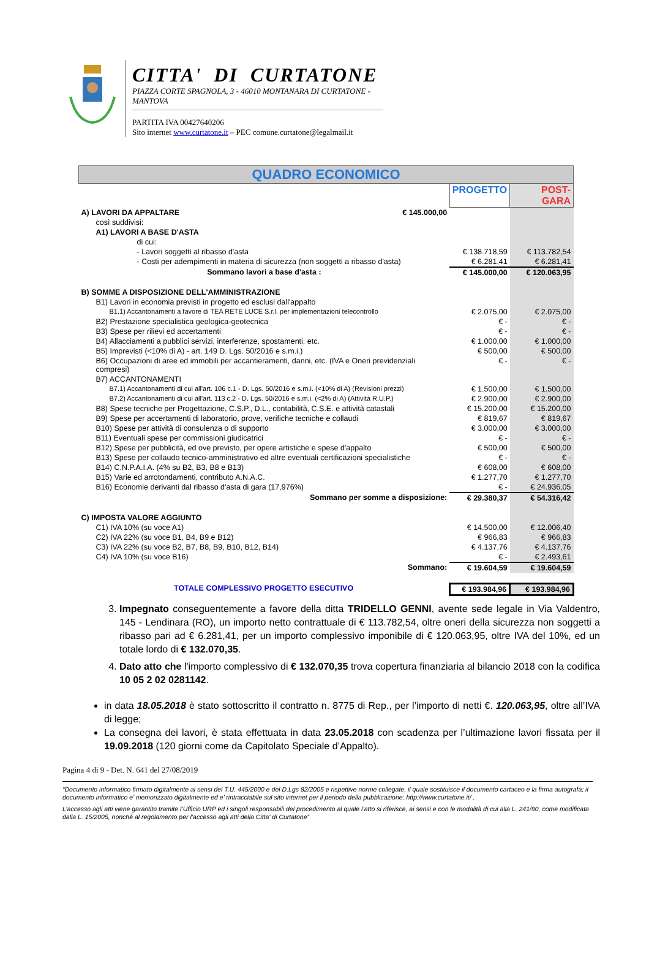CITTA' DI CURTATONE
PIAZZA CORTE SPAGNOLA, 3 - 46010 MONTANARA DI CURTATONE - MANTOVA
PARTITA IVA 00427640206
Sito internet www.curtatone.it – PEC comune.curtatone@legalmail.it
| QUADRO ECONOMICO | | | |
| | | PROGETTO | POST-GARA |
| A) LAVORI DA APPALTARE | € 145.000,00 | | |
| così suddivisi: | | | |
| A1) LAVORI A BASE D'ASTA | | | |
| di cui: | | | |
| - Lavori soggetti al ribasso d'asta | | € 138.718,59 | € 113.782,54 |
| - Costi per adempimenti in materia di sicurezza (non soggetti a ribasso d'asta) | | € 6.281,41 | € 6.281,41 |
| Sommano lavori a base d'asta : | | € 145.000,00 | € 120.063,95 |
| B) SOMME A DISPOSIZIONE DELL'AMMINISTRAZIONE | | | |
| B1) Lavori in economia previsti in progetto ed esclusi dall'appalto | | | |
| B1.1) Accantonamenti a favore di TEA RETE LUCE S.r.l. per implementazioni telecontrollo | | € 2.075,00 | € 2.075,00 |
| B2) Prestazione specialistica geologica-geotecnica | | € - | € - |
| B3) Spese per rilievi ed accertamenti | | € - | € - |
| B4) Allacciamenti a pubblici servizi, interferenze, spostamenti, etc. | | € 1.000,00 | € 1.000,00 |
| B5) Imprevisti (<10% di A) - art. 149 D. Lgs. 50/2016 e s.m.i.) | | € 500,00 | € 500,00 |
| B6) Occupazioni di aree ed immobili per accantieramenti, danni, etc. (IVA e Oneri previdenziali compresi) | | € - | € - |
| B7) ACCANTONAMENTI | | | |
| B7.1) Accantonamenti di cui all'art. 106 c.1 - D. Lgs. 50/2016 e s.m.i. (<10% di A) (Revisioni prezzi) | | € 1.500,00 | € 1.500,00 |
| B7.2) Accantonamenti di cui all'art. 113 c.2 - D. Lgs. 50/2016 e s.m.i. (<2% di A) (Attività R.U.P.) | | € 2.900,00 | € 2.900,00 |
| B8) Spese tecniche per Progettazione, C.S.P., D.L., contabilità, C.S.E. e attività catastali | | € 15.200,00 | € 15.200,00 |
| B9) Spese per accertamenti di laboratorio, prove, verifiche tecniche e collaudi | | € 819,67 | € 819,67 |
| B10) Spese per attività di consulenza o di supporto | | € 3.000,00 | € 3.000,00 |
| B11) Eventuali spese per commissioni giudicatrici | | € - | € - |
| B12) Spese per pubblicità, ed ove previsto, per opere artistiche e spese d'appalto | | € 500,00 | € 500,00 |
| B13) Spese per collaudo tecnico-amministrativo ed altre eventuali certificazioni specialistiche | | € - | € - |
| B14) C.N.P.A.I.A. (4% su B2, B3, B8 e B13) | | € 608,00 | € 608,00 |
| B15) Varie ed arrotondamenti, contributo A.N.A.C. | | € 1.277,70 | € 1.277,70 |
| B16) Economie derivanti dal ribasso d'asta di gara (17,976%) | | € - | € 24.936,05 |
| Sommano per somme a disposizione: | | € 29.380,37 | € 54.316,42 |
| C) IMPOSTA VALORE AGGIUNTO | | | |
| C1) IVA 10% (su voce A1) | | € 14.500,00 | € 12.006,40 |
| C2) IVA 22% (su voce B1, B4, B9 e B12) | | € 966,83 | € 966,83 |
| C3) IVA 22% (su voce B2, B7, B8, B9, B10, B12, B14) | | € 4.137,76 | € 4.137,76 |
| C4) IVA 10% (su voce B16) | | € - | € 2.493,61 |
| Sommano: | | € 19.604,59 | € 19.604,59 |
| TOTALE COMPLESSIVO PROGETTO ESECUTIVO | | € 193.984,96 | € 193.984,96 |
3. Impegnato conseguentemente a favore della ditta TRIDELLO GENNI, avente sede legale in Via Valdentro, 145 - Lendinara (RO), un importo netto contrattuale di € 113.782,54, oltre oneri della sicurezza non soggetti a ribasso pari ad € 6.281,41, per un importo complessivo imponibile di € 120.063,95, oltre IVA del 10%, ed un totale lordo di € 132.070,35.
4. Dato atto che l'importo complessivo di € 132.070,35 trova copertura finanziaria al bilancio 2018 con la codifica 10 05 2 02 0281142.
in data 18.05.2018 è stato sottoscritto il contratto n. 8775 di Rep., per l’importo di netti €. 120.063,95, oltre all’IVA di legge;
La consegna dei lavori, è stata effettuata in data 23.05.2018 con scadenza per l’ultimazione lavori fissata per il 19.09.2018 (120 giorni come da Capitolato Speciale d’Appalto).
Pagina 4 di 9 - Det. N. 641 del 27/08/2019
“Documento informatico firmato digitalmente ai sensi del T.U. 445/2000 e del D.Lgs 82/2005 e rispettive norme collegate, il quale sostituisce il documento cartaceo e la firma autografa; il documento informatico e’ memorizzato digitalmente ed e’ rintracciabile sul sito internet per il periodo della pubblicazione: http://www.curtatone.it/ .
L’accesso agli atti viene garantito tramite l’Ufficio URP ed i singoli responsabili del procedimento al quale l’atto si riferisce, ai sensi e con le modalità di cui alla L. 241/90, come modificata dalla L. 15/2005, nonché al regolamento per l’accesso agli atti della Citta' di Curtatone”